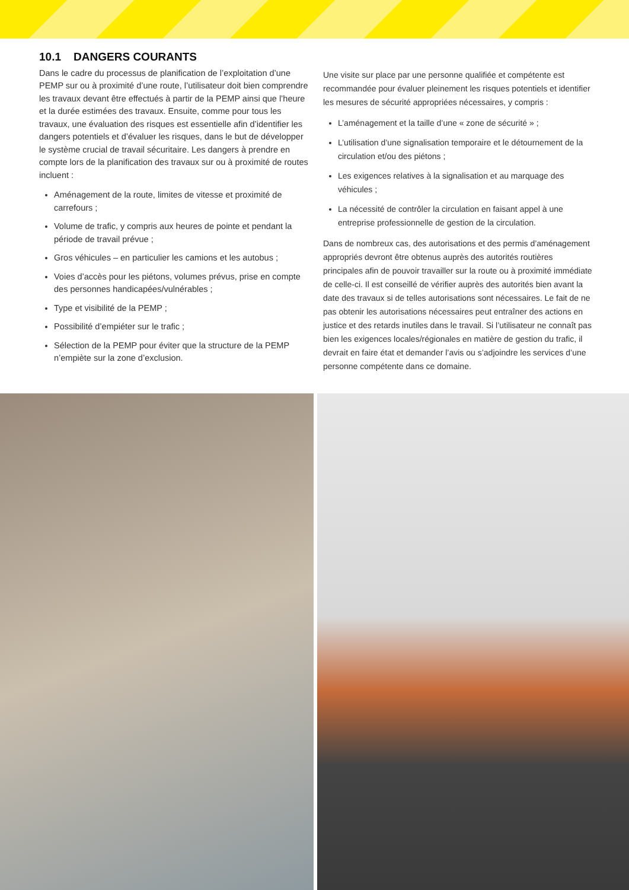10.1 DANGERS COURANTS
Dans le cadre du processus de planification de l’exploitation d’une PEMP sur ou à proximité d’une route, l’utilisateur doit bien comprendre les travaux devant être effectués à partir de la PEMP ainsi que l’heure et la durée estimées des travaux. Ensuite, comme pour tous les travaux, une évaluation des risques est essentielle afin d’identifier les dangers potentiels et d’évaluer les risques, dans le but de développer le système crucial de travail sécuritaire. Les dangers à prendre en compte lors de la planification des travaux sur ou à proximité de routes incluent :
Aménagement de la route, limites de vitesse et proximité de carrefours ;
Volume de trafic, y compris aux heures de pointe et pendant la période de travail prévue ;
Gros véhicules – en particulier les camions et les autobus ;
Voies d’accès pour les piétons, volumes prévus, prise en compte des personnes handicapées/vulnérables ;
Type et visibilité de la PEMP ;
Possibilité d’empiéter sur le trafic ;
Sélection de la PEMP pour éviter que la structure de la PEMP n’empiète sur la zone d’exclusion.
Une visite sur place par une personne qualifiée et compétente est recommandée pour évaluer pleinement les risques potentiels et identifier les mesures de sécurité appropriées nécessaires, y compris :
L’aménagement et la taille d’une « zone de sécurité » ;
L’utilisation d’une signalisation temporaire et le détournement de la circulation et/ou des piétons ;
Les exigences relatives à la signalisation et au marquage des véhicules ;
La nécessité de contrôler la circulation en faisant appel à une entreprise professionnelle de gestion de la circulation.
Dans de nombreux cas, des autorisations et des permis d’aménagement appropriés devront être obtenus auprès des autorités routières principales afin de pouvoir travailler sur la route ou à proximité immédiate de celle-ci. Il est conseillé de vérifier auprès des autorités bien avant la date des travaux si de telles autorisations sont nécessaires. Le fait de ne pas obtenir les autorisations nécessaires peut entraîner des actions en justice et des retards inutiles dans le travail. Si l’utilisateur ne connaît pas bien les exigences locales/régionales en matière de gestion du trafic, il devrait en faire état et demander l’avis ou s’adjoindre les services d’une personne compétente dans ce domaine.